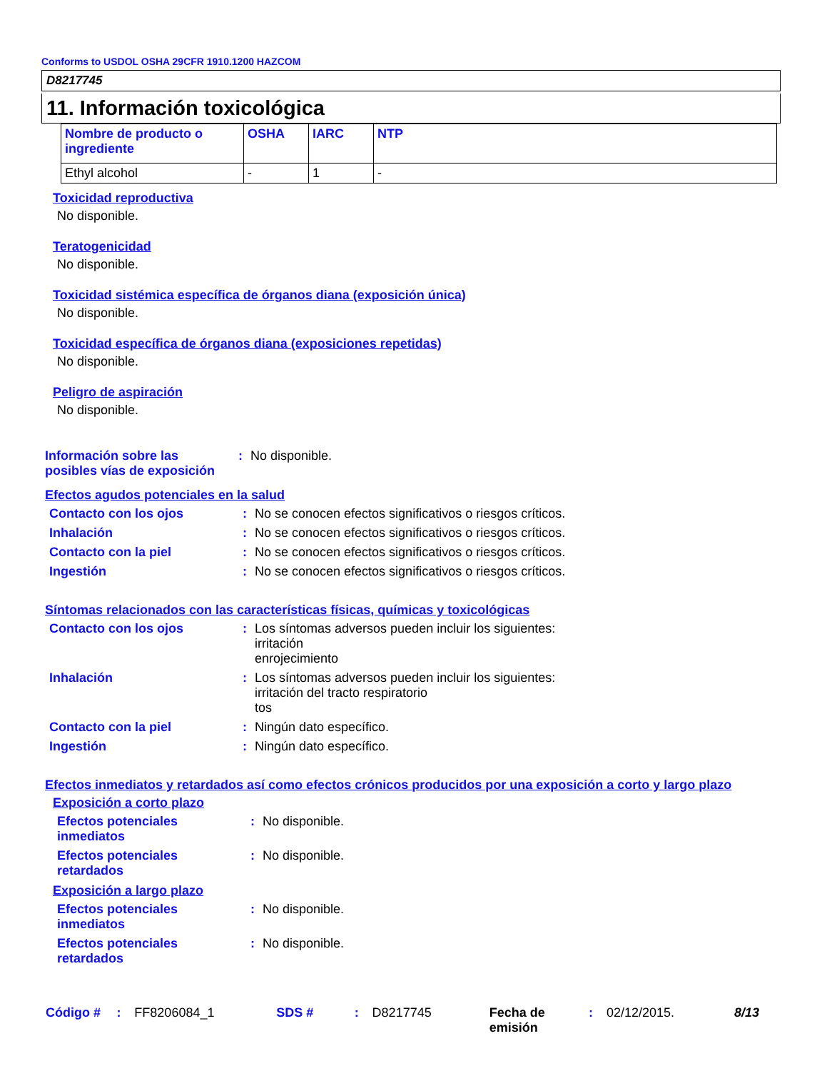Conforms to USDOL OSHA 29CFR 1910.1200 HAZCOM
D8217745
11. Información toxicológica
| Nombre de producto o ingrediente | OSHA | IARC | NTP |
| --- | --- | --- | --- |
| Ethyl alcohol | - | 1 | - |
Toxicidad reproductiva
No disponible.
Teratogenicidad
No disponible.
Toxicidad sistémica específica de órganos diana (exposición única)
No disponible.
Toxicidad específica de órganos diana (exposiciones repetidas)
No disponible.
Peligro de aspiración
No disponible.
| Información sobre las posibles vías de exposición | : | No disponible. |
Efectos agudos potenciales en la salud
| Contacto con los ojos | : | No se conocen efectos significativos o riesgos críticos. |
| Inhalación | : | No se conocen efectos significativos o riesgos críticos. |
| Contacto con la piel | : | No se conocen efectos significativos o riesgos críticos. |
| Ingestión | : | No se conocen efectos significativos o riesgos críticos. |
Síntomas relacionados con las características físicas, químicas y toxicológicas
| Contacto con los ojos | : | Los síntomas adversos pueden incluir los siguientes: irritación enrojecimiento |
| Inhalación | : | Los síntomas adversos pueden incluir los siguientes: irritación del tracto respiratorio tos |
| Contacto con la piel | : | Ningún dato específico. |
| Ingestión | : | Ningún dato específico. |
Efectos inmediatos y retardados así como efectos crónicos producidos por una exposición a corto y largo plazo
Exposición a corto plazo
| Efectos potenciales inmediatos | : | No disponible. |
| Efectos potenciales retardados | : | No disponible. |
Exposición a largo plazo
| Efectos potenciales inmediatos | : | No disponible. |
| Efectos potenciales retardados | : | No disponible. |
Código #: FF8206084_1 SDS #: D8217745 Fecha de emisión: 02/12/2015. 8/13